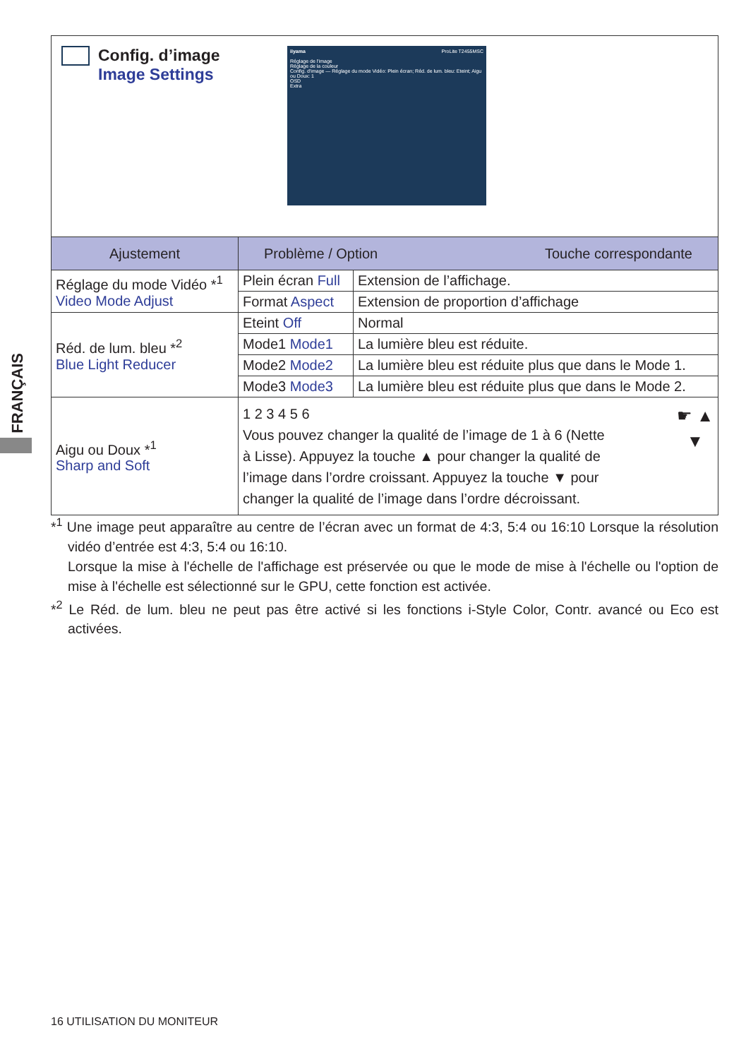FRANÇAIS
Config. d’image
Image Settings
iiyama ProLite T2455MSC
Réglage de l'image
Réglage de la couleur
Config. d'image — Réglage du mode Vidéo: Plein écran; Réd. de lum. bleu: Eteint; Aigu ou Doux: 1
OSD
Extra
| Ajustement | Problème / Option Touche correspondante | |
| --- | --- | --- |
| Réglage du mode Vidéo *<sup>1</sup> Video Mode Adjust | Plein écran Full | Extension de l’affichage. |
| | Format Aspect | Extension de proportion d’affichage |
| Réd. de lum. bleu *<sup>2</sup> Blue Light Reducer | Eteint Off | Normal |
| | Mode1 Mode1 | La lumière bleu est réduite. |
| | Mode2 Mode2 | La lumière bleu est réduite plus que dans le Mode 1. |
| | Mode3 Mode3 | La lumière bleu est réduite plus que dans le Mode 2. |
| Aigu ou Doux *<sup>1</sup> Sharp and Soft | ☛ ▲ ▼ 1 2 3 4 5 6 Vous pouvez changer la qualité de l’image de 1 à 6 (Nette à Lisse). Appuyez la touche ▲ pour changer la qualité de l’image dans l’ordre croissant. Appuyez la touche ▼ pour changer la qualité de l’image dans l’ordre décroissant. | |
*<sup>1</sup> Une image peut apparaître au centre de l’écran avec un format de 4:3, 5:4 ou 16:10 Lorsque la résolution vidéo d’entrée est 4:3, 5:4 ou 16:10.
Lorsque la mise à l'échelle de l'affichage est préservée ou que le mode de mise à l'échelle ou l'option de mise à l'échelle est sélectionné sur le GPU, cette fonction est activée.
*<sup>2</sup> Le Réd. de lum. bleu ne peut pas être activé si les fonctions i-Style Color, Contr. avancé ou Eco est activées.
16 UTILISATION DU MONITEUR